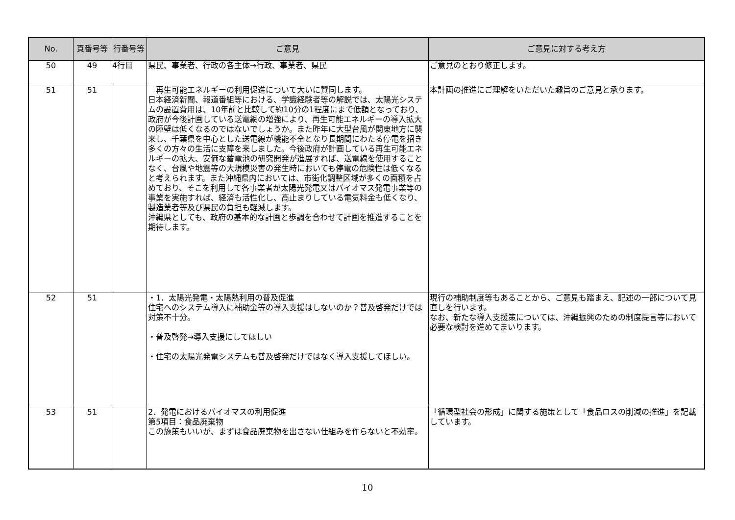| No. | 頁番号等 | 行番号等 | ご意見 | ご意見に対する考え方 |
| --- | --- | --- | --- | --- |
| 50 | 49 | 4行目 | 県民、事業者、行政の各主体→行政、事業者、県民 | ご意見のとおり修正します。 |
| 51 | 51 | | 再生可能エネルギーの利用促進について大いに賛同します。 日本経済新聞、報道番組等における、学識経験者等の解説では、太陽光システムの設置費用は、10年前と比較して約10分の1程度にまで低額となっており、政府が今後計画している送電網の増強により、再生可能エネルギーの導入拡大の障壁は低くなるのではないでしょうか。また昨年に大型台風が関東地方に襲来し、千葉県を中心とした送電線が機能不全となり長期間にわたる停電を招き多くの方々の生活に支障を来しました。今後政府が計画している再生可能エネルギーの拡大、安価な蓄電池の研究開発が進展すれば、送電線を使用することなく、台風や地震等の大規模災害の発生時においても停電の危険性は低くなると考えられます。また沖縄県内においては、市街化調整区域が多くの面積を占めており、そこを利用して各事業者が太陽光発電又はバイオマス発電事業等の事業を実施すれば、経済も活性化し、高止まりしている電気料金も低くなり、製造業者等及び県民の負担も軽減します。 沖縄県としても、政府の基本的な計画と歩調を合わせて計画を推進することを期待します。 | 本計画の推進にご理解をいただいた趣旨のご意見と承ります。 |
| 52 | 51 | | ・1．太陽光発電・太陽熱利用の普及促進 住宅へのシステム導入に補助金等の導入支援はしないのか？普及啓発だけでは対策不十分。 ・普及啓発→導入支援にしてほしい ・住宅の太陽光発電システムも普及啓発だけではなく導入支援してほしい。 | 現行の補助制度等もあることから、ご意見も踏まえ、記述の一部について見直しを行います。 なお、新たな導入支援策については、沖縄振興のための制度提言等において必要な検討を進めてまいります。 |
| 53 | 51 | | 2．発電におけるバイオマスの利用促進 第5項目：食品廃棄物 この施策もいいが、まずは食品廃棄物を出さない仕組みを作らないと不効率。 | 「循環型社会の形成」に関する施策として「食品ロスの削減の推進」を記載しています。 |
10